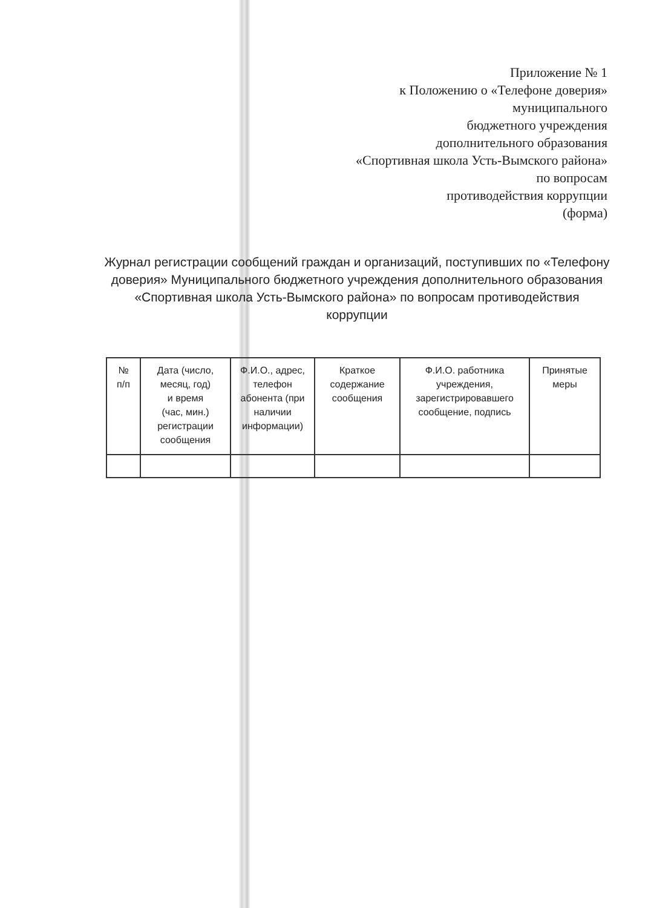Приложение № 1
к Положению о «Телефоне доверия»
муниципального
бюджетного учреждения
дополнительного образования
«Спортивная школа Усть-Вымского района»
по вопросам
противодействия коррупции
(форма)
Журнал регистрации сообщений граждан и организаций, поступивших по «Телефону доверия» Муниципального бюджетного учреждения дополнительного образования «Спортивная школа Усть-Вымского района» по вопросам противодействия коррупции
| № п/п | Дата (число, месяц, год) и время (час, мин.) регистрации сообщения | Ф.И.О., адрес, телефон абонента (при наличии информации) | Краткое содержание сообщения | Ф.И.О. работника учреждения, зарегистрировавшего сообщение, подпись | Принятые меры |
| --- | --- | --- | --- | --- | --- |